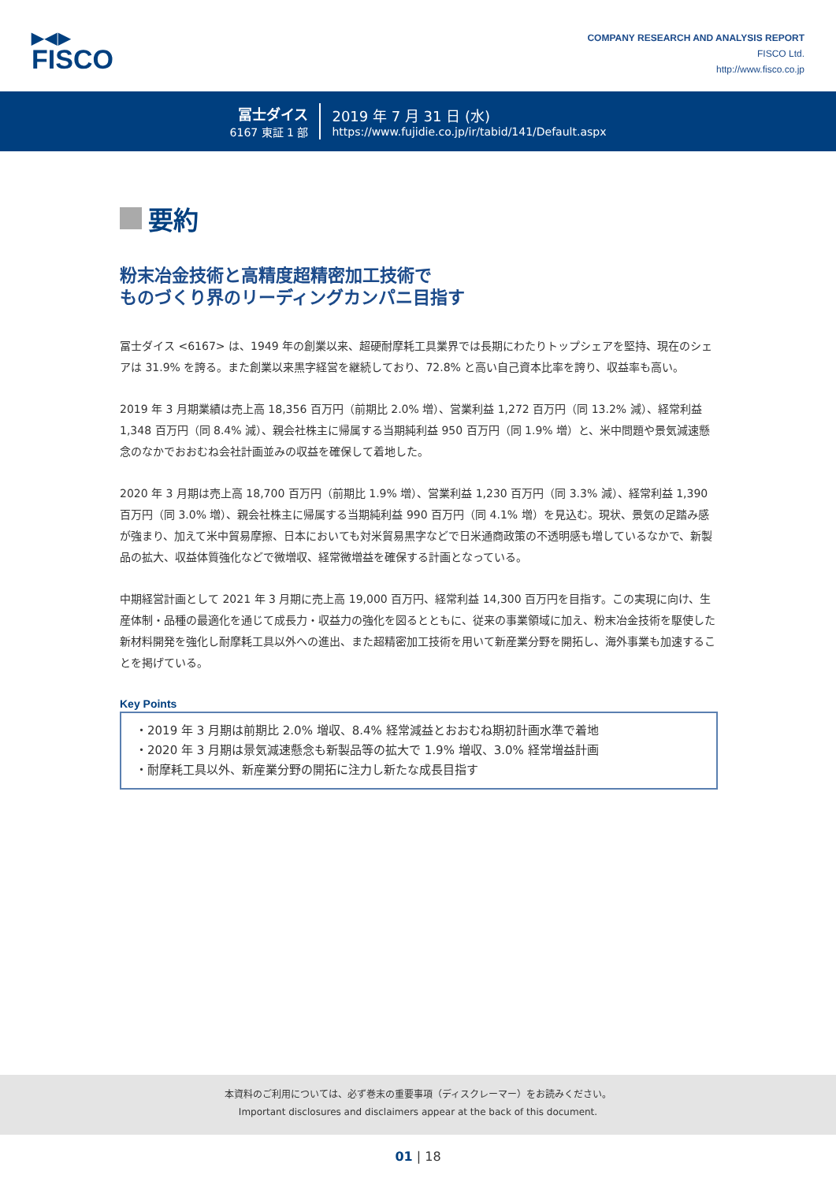▶◀▶
FISCO
COMPANY RESEARCH AND ANALYSIS REPORT
FISCO Ltd.
http://www.fisco.co.jp
冨士ダイス
6167 東証 1 部
2019 年 7 月 31 日 (水)
https://www.fujidie.co.jp/ir/tabid/141/Default.aspx
要約
粉末冶金技術と高精度超精密加工技術で
ものづくり界のリーディングカンパニ目指す
冨士ダイス <6167> は、1949 年の創業以来、超硬耐摩耗工具業界では長期にわたりトップシェアを堅持、現在のシェアは 31.9% を誇る。また創業以来黒字経営を継続しており、72.8% と高い自己資本比率を誇り、収益率も高い。
2019 年 3 月期業績は売上高 18,356 百万円（前期比 2.0% 増）、営業利益 1,272 百万円（同 13.2% 減）、経常利益 1,348 百万円（同 8.4% 減）、親会社株主に帰属する当期純利益 950 百万円（同 1.9% 増）と、米中問題や景気減速懸念のなかでおおむね会社計画並みの収益を確保して着地した。
2020 年 3 月期は売上高 18,700 百万円（前期比 1.9% 増）、営業利益 1,230 百万円（同 3.3% 減）、経常利益 1,390 百万円（同 3.0% 増）、親会社株主に帰属する当期純利益 990 百万円（同 4.1% 増）を見込む。現状、景気の足踏み感が強まり、加えて米中貿易摩擦、日本においても対米貿易黒字などで日米通商政策の不透明感も増しているなかで、新製品の拡大、収益体質強化などで微増収、経常微増益を確保する計画となっている。
中期経営計画として 2021 年 3 月期に売上高 19,000 百万円、経常利益 14,300 百万円を目指す。この実現に向け、生産体制・品種の最適化を通じて成長力・収益力の強化を図るとともに、従来の事業領域に加え、粉末冶金技術を駆使した新材料開発を強化し耐摩耗工具以外への進出、また超精密加工技術を用いて新産業分野を開拓し、海外事業も加速することを掲げている。
Key Points
・2019 年 3 月期は前期比 2.0% 増収、8.4% 経常減益とおおむね期初計画水準で着地
・2020 年 3 月期は景気減速懸念も新製品等の拡大で 1.9% 増収、3.0% 経常増益計画
・耐摩耗工具以外、新産業分野の開拓に注力し新たな成長目指す
本資料のご利用については、必ず巻末の重要事項（ディスクレーマー）をお読みください。
Important disclosures and disclaimers appear at the back of this document.
01 | 18